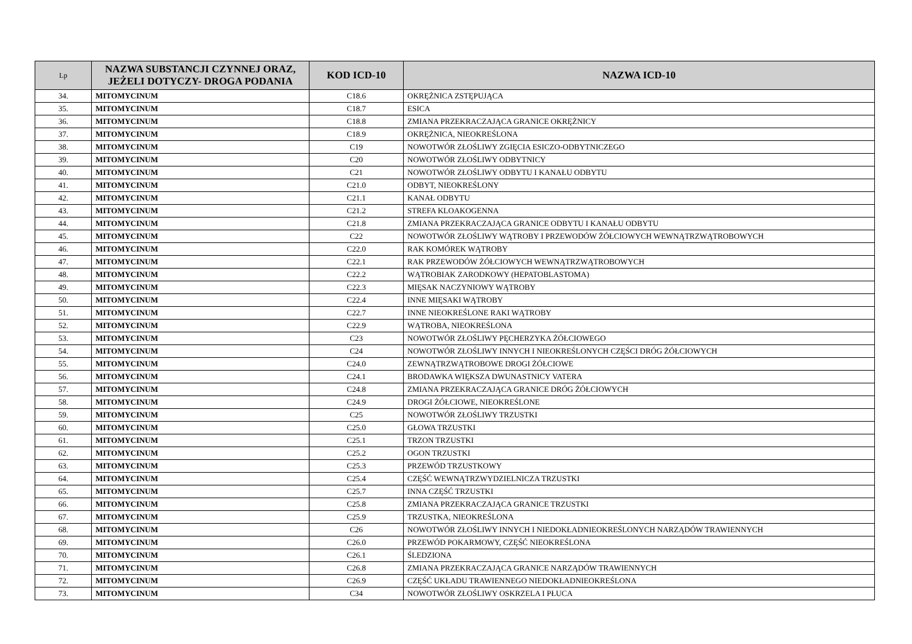| Lp | NAZWA SUBSTANCJI CZYNNEJ ORAZ, JEŻELI DOTYCZY- DROGA PODANIA | KOD ICD-10 | NAZWA ICD-10 |
| --- | --- | --- | --- |
| 34. | MITOMYCINUM | C18.6 | OKRĘŻNICA ZSTĘPUJĄCA |
| 35. | MITOMYCINUM | C18.7 | ESICA |
| 36. | MITOMYCINUM | C18.8 | ZMIANA PRZEKRACZAJĄCA GRANICE OKRĘŻNICY |
| 37. | MITOMYCINUM | C18.9 | OKRĘŻNICA, NIEOKREŚLONA |
| 38. | MITOMYCINUM | C19 | NOWOTWÓR ZŁOŚLIWY ZGIĘCIA ESICZO-ODBYTNICZEGO |
| 39. | MITOMYCINUM | C20 | NOWOTWÓR ZŁOŚLIWY ODBYTNICY |
| 40. | MITOMYCINUM | C21 | NOWOTWÓR ZŁOŚLIWY ODBYTU I KANAŁU ODBYTU |
| 41. | MITOMYCINUM | C21.0 | ODBYT, NIEOKREŚLONY |
| 42. | MITOMYCINUM | C21.1 | KANAŁ ODBYTU |
| 43. | MITOMYCINUM | C21.2 | STREFA KLOAKOGENNA |
| 44. | MITOMYCINUM | C21.8 | ZMIANA PRZEKRACZAJĄCA GRANICE ODBYTU I KANAŁU ODBYTU |
| 45. | MITOMYCINUM | C22 | NOWOTWÓR ZŁOŚLIWY WĄTROBY I PRZEWODÓW ŻÓŁCIOWYCH WEWNĄTRZWĄTROBOWYCH |
| 46. | MITOMYCINUM | C22.0 | RAK KOMÓREK WĄTROBY |
| 47. | MITOMYCINUM | C22.1 | RAK PRZEWODÓW ŻÓŁCIOWYCH WEWNĄTRZWĄTROBOWYCH |
| 48. | MITOMYCINUM | C22.2 | WĄTROBIAK ZARODKOWY (HEPATOBLASTOMA) |
| 49. | MITOMYCINUM | C22.3 | MIĘSAK NACZYNIOWY WĄTROBY |
| 50. | MITOMYCINUM | C22.4 | INNE MIĘSAKI WĄTROBY |
| 51. | MITOMYCINUM | C22.7 | INNE NIEOKREŚLONE RAKI WĄTROBY |
| 52. | MITOMYCINUM | C22.9 | WĄTROBA, NIEOKREŚLONA |
| 53. | MITOMYCINUM | C23 | NOWOTWÓR ZŁOŚLIWY PĘCHERZYKA ŻÓŁCIOWEGO |
| 54. | MITOMYCINUM | C24 | NOWOTWÓR ZŁOŚLIWY INNYCH I NIEOKREŚLONYCH CZĘŚCI DRÓG ŻÓŁCIOWYCH |
| 55. | MITOMYCINUM | C24.0 | ZEWNĄTRZWĄTROBOWE DROGI ŻÓŁCIOWE |
| 56. | MITOMYCINUM | C24.1 | BRODAWKA WIĘKSZA DWUNASTNICY VATERA |
| 57. | MITOMYCINUM | C24.8 | ZMIANA PRZEKRACZAJĄCA GRANICE DRÓG ŻÓŁCIOWYCH |
| 58. | MITOMYCINUM | C24.9 | DROGI ŻÓŁCIOWE, NIEOKREŚLONE |
| 59. | MITOMYCINUM | C25 | NOWOTWÓR ZŁOŚLIWY TRZUSTKI |
| 60. | MITOMYCINUM | C25.0 | GŁOWA TRZUSTKI |
| 61. | MITOMYCINUM | C25.1 | TRZON TRZUSTKI |
| 62. | MITOMYCINUM | C25.2 | OGON TRZUSTKI |
| 63. | MITOMYCINUM | C25.3 | PRZEWÓD TRZUSTKOWY |
| 64. | MITOMYCINUM | C25.4 | CZĘŚĆ WEWNĄTRZWYDZIELNICZA TRZUSTKI |
| 65. | MITOMYCINUM | C25.7 | INNA CZĘŚĆ TRZUSTKI |
| 66. | MITOMYCINUM | C25.8 | ZMIANA PRZEKRACZAJĄCA GRANICE TRZUSTKI |
| 67. | MITOMYCINUM | C25.9 | TRZUSTKA, NIEOKREŚLONA |
| 68. | MITOMYCINUM | C26 | NOWOTWÓR ZŁOŚLIWY INNYCH I NIEDOKŁADNIEOKREŚLONYCH NARZĄDÓW TRAWIENNYCH |
| 69. | MITOMYCINUM | C26.0 | PRZEWÓD POKARMOWY, CZĘŚĆ NIEOKREŚLONA |
| 70. | MITOMYCINUM | C26.1 | ŚLEDZIONA |
| 71. | MITOMYCINUM | C26.8 | ZMIANA PRZEKRACZAJĄCA GRANICE NARZĄDÓW TRAWIENNYCH |
| 72. | MITOMYCINUM | C26.9 | CZĘŚĆ UKŁADU TRAWIENNEGO NIEDOKŁADNIEOKREŚLONA |
| 73. | MITOMYCINUM | C34 | NOWOTWÓR ZŁOŚLIWY OSKRZELA I PŁUCA |